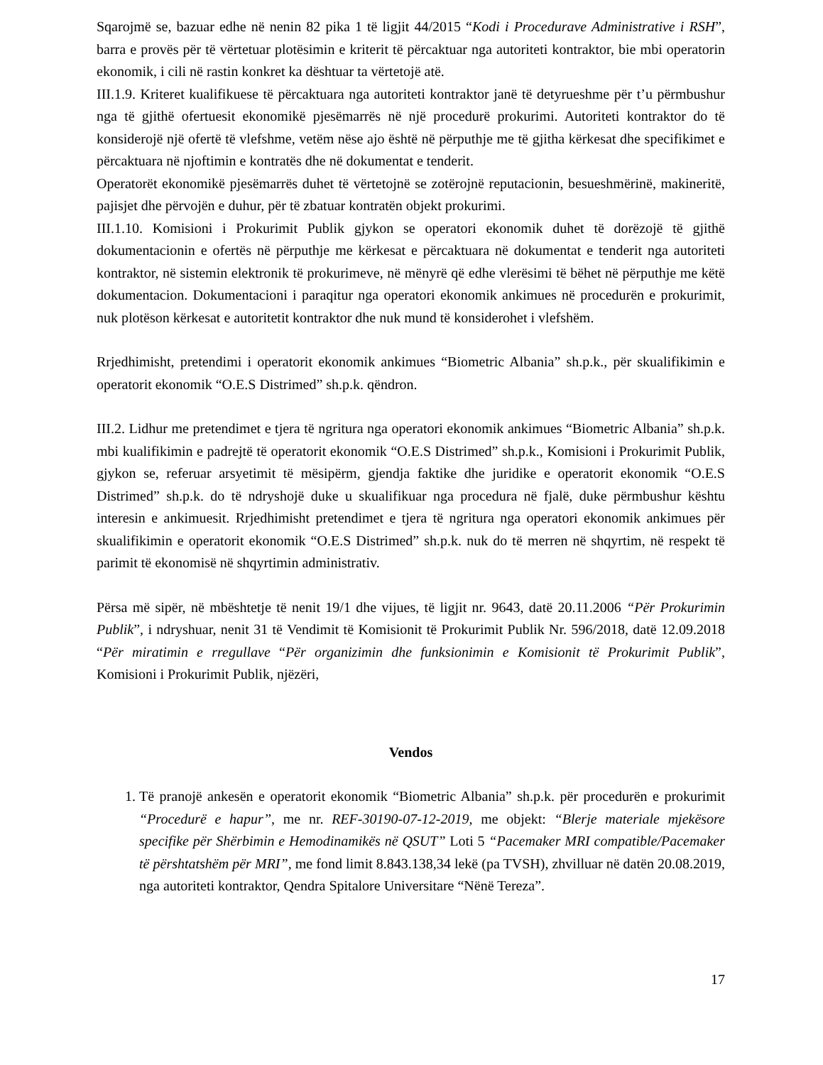Sqarojmë se, bazuar edhe në nenin 82 pika 1 të ligjit 44/2015 “Kodi i Procedurave Administrative i RSH”, barra e provës për të vërtetuar plotësimin e kriterit të përcaktuar nga autoriteti kontraktor, bie mbi operatorin ekonomik, i cili në rastin konkret ka dështuar ta vërtetojë atë.
III.1.9. Kriteret kualifikuese të përcaktuara nga autoriteti kontraktor janë të detyrueshme për t’u përmbushur nga të gjithë ofertuesit ekonomikë pjesëmarrës në një procedurë prokurimi. Autoriteti kontraktor do të konsiderojë një ofertë të vlefshme, vetëm nëse ajo është në përputhje me të gjitha kërkesat dhe specifikimet e përcaktuara në njoftimin e kontratës dhe në dokumentat e tenderit.
Operatorët ekonomikë pjesëmarrës duhet të vërtetojnë se zotërojnë reputacionin, besueshmërinë, makineritë, pajisjet dhe përvojën e duhur, për të zbatuar kontratën objekt prokurimi.
III.1.10. Komisioni i Prokurimit Publik gjykon se operatori ekonomik duhet të dorëzojë të gjithë dokumentacionin e ofertës në përputhje me kërkesat e përcaktuara në dokumentat e tenderit nga autoriteti kontraktor, në sistemin elektronik të prokurimeve, në mënyrë që edhe vlerësimi të bëhet në përputhje me këtë dokumentacion. Dokumentacioni i paraqitur nga operatori ekonomik ankimues në procedurën e prokurimit, nuk plotëson kërkesat e autoritetit kontraktor dhe nuk mund të konsiderohet i vlefshëm.
Rrjedhimisht, pretendimi i operatorit ekonomik ankimues “Biometric Albania” sh.p.k., për skualifikimin e operatorit ekonomik “O.E.S Distrimed” sh.p.k. qëndron.
III.2. Lidhur me pretendimet e tjera të ngritura nga operatori ekonomik ankimues “Biometric Albania” sh.p.k. mbi kualifikimin e padrejtë të operatorit ekonomik “O.E.S Distrimed” sh.p.k., Komisioni i Prokurimit Publik, gjykon se, referuar arsyetimit të mësipërm, gjendja faktike dhe juridike e operatorit ekonomik “O.E.S Distrimed” sh.p.k. do të ndryshojë duke u skualifikuar nga procedura në fjalë, duke përmbushur kështu interesin e ankimuesit. Rrjedhimisht pretendimet e tjera të ngritura nga operatori ekonomik ankimues për skualifikimin e operatorit ekonomik “O.E.S Distrimed” sh.p.k. nuk do të merren në shqyrtim, në respekt të parimit të ekonomisë në shqyrtimin administrativ.
Përsa më sipër, në mbështetje të nenit 19/1 dhe vijues, të ligjit nr. 9643, datë 20.11.2006 “Për Prokurimin Publik”, i ndryshuar, nenit 31 të Vendimit të Komisionit të Prokurimit Publik Nr. 596/2018, datë 12.09.2018 “Për miratimin e rregullave “Për organizimin dhe funksionimin e Komisionit të Prokurimit Publik”, Komisioni i Prokurimit Publik, njëzëri,
Vendos
1. Të pranojë ankesën e operatorit ekonomik “Biometric Albania” sh.p.k. për procedurën e prokurimit “Procedurë e hapur”, me nr. REF-30190-07-12-2019, me objekt: “Blerje materiale mjekësore specifike për Shërbimin e Hemodinamikës në QSUT” Loti 5 “Pacemaker MRI compatible/Pacemaker të përshtatshëm për MRI”, me fond limit 8.843.138,34 lekë (pa TVSH), zhvilluar në datën 20.08.2019, nga autoriteti kontraktor, Qendra Spitalore Universitare “Nënë Tereza”.
17